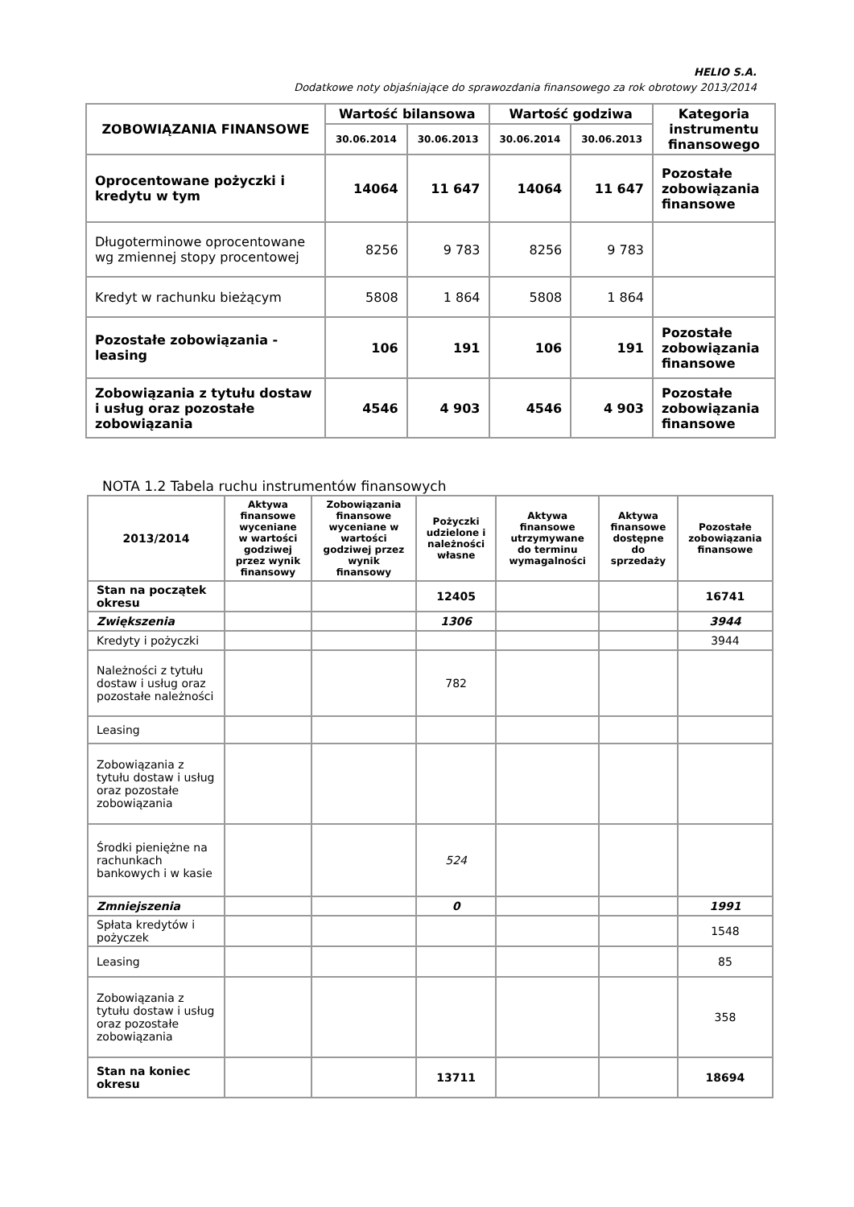HELIO S.A.
Dodatkowe noty objaśniające do sprawozdania finansowego za rok obrotowy 2013/2014
| ZOBOWIĄZANIA FINANSOWE | Wartość bilansowa | | Wartość godziwa | | Kategoria instrumentu finansowego |
| --- | --- | --- | --- | --- | --- |
| | 30.06.2014 | 30.06.2013 | 30.06.2014 | 30.06.2013 | |
| Oprocentowane pożyczki i kredytu w tym | 14064 | 11 647 | 14064 | 11 647 | Pozostałe zobowiązania finansowe |
| Długoterminowe oprocentowane wg zmiennej stopy procentowej | 8256 | 9 783 | 8256 | 9 783 | |
| Kredyt w rachunku bieżącym | 5808 | 1 864 | 5808 | 1 864 | |
| Pozostałe zobowiązania - leasing | 106 | 191 | 106 | 191 | Pozostałe zobowiązania finansowe |
| Zobowiązania z tytułu dostaw i usług oraz pozostałe zobowiązania | 4546 | 4 903 | 4546 | 4 903 | Pozostałe zobowiązania finansowe |
NOTA 1.2 Tabela ruchu instrumentów finansowych
| 2013/2014 | Aktywa finansowe wyceniane w wartości godziwej przez wynik finansowy | Zobowiązania finansowe wyceniane w wartości godziwej przez wynik finansowy | Pożyczki udzielone i należności własne | Aktywa finansowe utrzymywane do terminu wymagalności | Aktywa finansowe dostępne do sprzedaży | Pozostałe zobowiązania finansowe |
| --- | --- | --- | --- | --- | --- | --- |
| Stan na początek okresu | | | 12405 | | | 16741 |
| Zwiększenia | | | 1306 | | | 3944 |
| Kredyty i pożyczki | | | | | | 3944 |
| Należności z tytułu dostaw i usług oraz pozostałe należności | | | 782 | | | |
| Leasing | | | | | | |
| Zobowiązania z tytułu dostaw i usług oraz pozostałe zobowiązania | | | | | | |
| Środki pieniężne na rachunkach bankowych i w kasie | | | 524 | | | |
| Zmniejszenia | | | 0 | | | 1991 |
| Spłata kredytów i pożyczek | | | | | | 1548 |
| Leasing | | | | | | 85 |
| Zobowiązania z tytułu dostaw i usług oraz pozostałe zobowiązania | | | | | | 358 |
| Stan na koniec okresu | | | 13711 | | | 18694 |